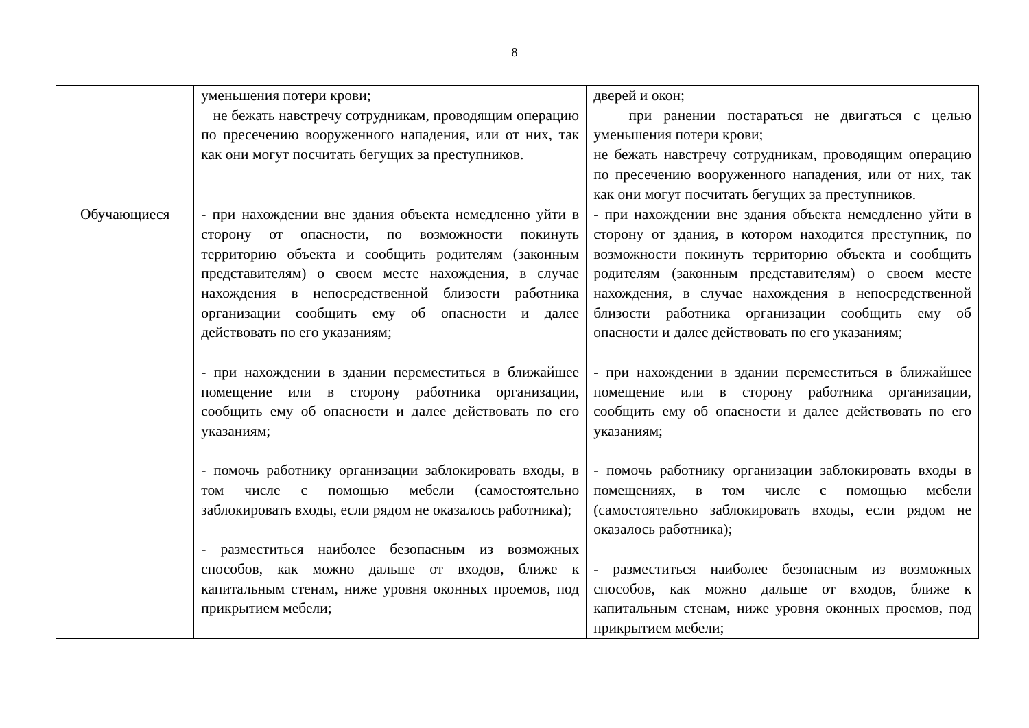8
| | уменьшения потери крови; не бежать навстречу сотрудникам, проводящим операцию по пресечению вооруженного нападения, или от них, так как они могут посчитать бегущих за преступников. | дверей и окон; при ранении постараться не двигаться с целью уменьшения потери крови; не бежать навстречу сотрудникам, проводящим операцию по пресечению вооруженного нападения, или от них, так как они могут посчитать бегущих за преступников. |
| Обучающиеся | - при нахождении вне здания объекта немедленно уйти в сторону от опасности, по возможности покинуть территорию объекта и сообщить родителям (законным представителям) о своем месте нахождения, в случае нахождения в непосредственной близости работника организации сообщить ему об опасности и далее действовать по его указаниям; - при нахождении в здании переместиться в ближайшее помещение или в сторону работника организации, сообщить ему об опасности и далее действовать по его указаниям; - помочь работнику организации заблокировать входы, в том числе с помощью мебели (самостоятельно заблокировать входы, если рядом не оказалось работника); - разместиться наиболее безопасным из возможных способов, как можно дальше от входов, ближе к капитальным стенам, ниже уровня оконных проемов, под прикрытием мебели; | - при нахождении вне здания объекта немедленно уйти в сторону от здания, в котором находится преступник, по возможности покинуть территорию объекта и сообщить родителям (законным представителям) о своем месте нахождения, в случае нахождения в непосредственной близости работника организации сообщить ему об опасности и далее действовать по его указаниям; - при нахождении в здании переместиться в ближайшее помещение или в сторону работника организации, сообщить ему об опасности и далее действовать по его указаниям; - помочь работнику организации заблокировать входы в помещениях, в том числе с помощью мебели (самостоятельно заблокировать входы, если рядом не оказалось работника); - разместиться наиболее безопасным из возможных способов, как можно дальше от входов, ближе к капитальным стенам, ниже уровня оконных проемов, под прикрытием мебели; |